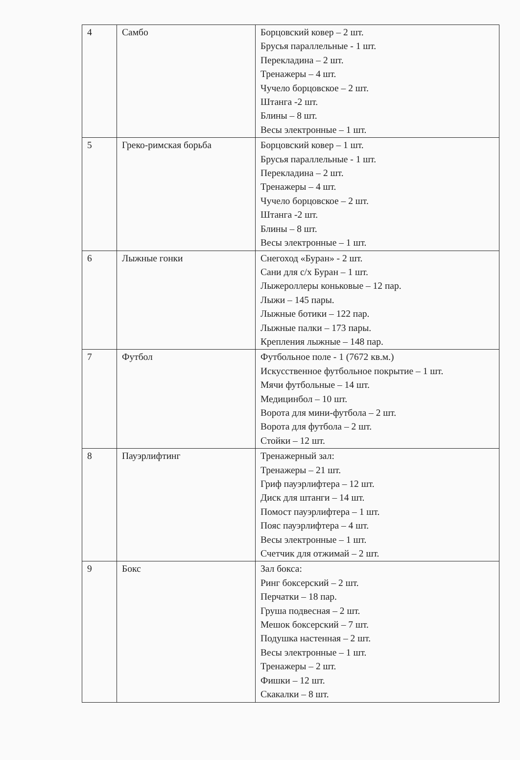| 4 | Самбо | Борцовский ковер – 2 шт. Брусья параллельные - 1 шт. Перекладина – 2 шт. Тренажеры – 4 шт. Чучело борцовское – 2 шт. Штанга -2 шт. Блины – 8 шт. Весы электронные – 1 шт. |
| 5 | Греко-римская борьба | Борцовский ковер – 1 шт. Брусья параллельные - 1 шт. Перекладина – 2 шт. Тренажеры – 4 шт. Чучело борцовское – 2 шт. Штанга -2 шт. Блины – 8 шт. Весы электронные – 1 шт. |
| 6 | Лыжные гонки | Снегоход «Буран» - 2 шт. Сани для с/х Буран – 1 шт. Лыжероллеры коньковые – 12 пар. Лыжи – 145 пары. Лыжные ботики – 122 пар. Лыжные палки – 173 пары. Крепления лыжные – 148 пар. |
| 7 | Футбол | Футбольное поле - 1 (7672 кв.м.) Искусственное футбольное покрытие – 1 шт. Мячи футбольные – 14 шт. Медицинбол – 10 шт. Ворота для мини-футбола – 2 шт. Ворота для футбола – 2 шт. Стойки – 12 шт. |
| 8 | Пауэрлифтинг | Тренажерный зал: Тренажеры – 21 шт. Гриф пауэрлифтера – 12 шт. Диск для штанги – 14 шт. Помост пауэрлифтера – 1 шт. Пояс пауэрлифтера – 4 шт. Весы электронные – 1 шт. Счетчик для отжимай – 2 шт. |
| 9 | Бокс | Зал бокса: Ринг боксерский – 2 шт. Перчатки – 18 пар. Груша подвесная – 2 шт. Мешок боксерский – 7 шт. Подушка настенная – 2 шт. Весы электронные – 1 шт. Тренажеры – 2 шт. Фишки – 12 шт. Скакалки – 8 шт. |